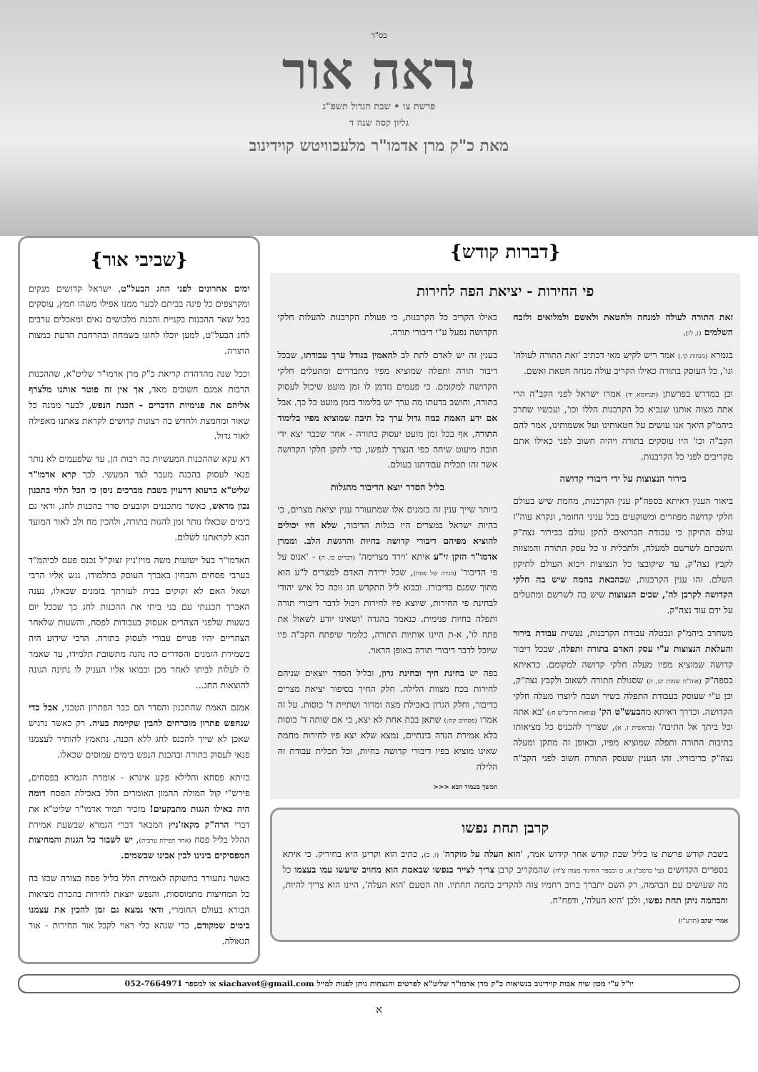בס"ד
נראה אור
פרשת צו • שבת הגדול תשפ"ג
גליון קסה שנה ד
מאת כ"ק מרן אדמו"ר מלעכוויטש קוידינוב
{דברות קודש}
פי החירות - יציאת הפה לחירות
זאת התורה לעולה למנחה ולחטאת ולאשם ולמלואים ולזבח השלמים (ז, לז).
בגמרא (מנחות קי.) אמר ריש לקיש מאי דכתיב 'זאת התורה לעולה' וגו', כל העוסק בתורה כאילו הקריב עולה מנחה חטאת ואשם.
וכן במדרש בפרשתן (תנחומא יד) אמרו ישראל לפני הקב"ה הרי אתה מצוה אותנו שנביא כל הקרבנות הללו וכו', ועכשיו שחרב ביהמ"ק היאך אנו עושים על חטאותינו ועל אשמותינו, אמר להם הקב"ה וכו' היו עוסקים בתורה ויהיה חשוב לפני כאילו אתם מקריבים לפני כל הקרבנות.
בירור הנצוצות על ידי דיבורי קדושה
ביאור הענין דאיתא בספה"ק ענין הקרבנות, מחמת שיש בעולם חלקי קדושה מפוזרים ומשוקעים בכל עניני החומר, ונקרא עוה"ז עולם התיקון כי עבודת הברואים לתקן עולם בבירור נצה"ק והשבתם לשרשם למעלה, ולתכלית זו כל עסק התורה והמצוות לקבץ נצה"ק, עד שיקובצו כל הנצוצות ויבוא העולם לתיקון השלם. זהו ענין הקרבנות, שבהבאת בהמה שיש בה חלקי הקדושה לקרבן לה', שבים הנצוצות שיש בה לשרשם ומתעלים על ידם עוד נצה"ק.
משחרב ביהמ"ק ונבטלה עבודת הקרבנות, נעשית עבודת בירור והעלאת הנצוצות ע"י עסק האדם בתורה ותפלה, שבכל דיבור קדושה שמוציא מפיו מעלה חלקי קדושה למקומם. כדאיתא בספה"ק (אוה"ח שמות יט, ה) שסגולת התורה לשאוב ולקבץ נצה"ק, וכן ע"י שעוסק בעבודת התפלה בשיר ושבח ליוצרו מעלה חלקי הקדושה. וכדרך דאיתא מהבעש"ט הק' (צוואת הריב"ש ח:) 'בא אתה וכל ביתך אל התיבה' (בראשית ז, א), שצריך להכניס כל מציאותו בתיבות התורה ותפלה שמוציא מפיו, ובאופן זה מתקן ומעלה נצה"ק בדיבוריו. זהו הענין שעסק התורה חשוב לפני הקב"ה כאילו הקריב כל הקרבנות, כי פעולת הקרבנות להעלות חלקי הקדושה נפעל ע"י דיבורי תורה.
בענין זה יש לאדם לתת לב להאמין בגודל ערך עבודתו, שבכל דיבור תורה ותפלה שמוציא מפיו מתבררים ומתעלים חלקי הקדושה למקומם. כי פעמים נזדמן לו זמן מועט שיכול לעסוק בתורה, וחושב בדעתו מה ערך יש בלימוד בזמן מועט כל כך. אבל אם ידע האמת כמה גדול ערך כל תיבה שמוציא מפיו בלימוד התורה, אף בכל זמן מועט יעסוק בתורה - אחר שכבר יצא ידי חובת מיעוט שיחה כפי הנצרך לנפשו, כדי לתקן חלקי הקדושה אשר זהו תכלית עבודתנו בעולם.
בליל הסדר יוצא הדיבור מהגלות
ביותר שייך ענין זה בזמנים אלו שמתעורר ענין יציאת מצרים, כי בהיות ישראל במצרים היו בגלות הדיבור, שלא היו יכולים להוציא מפיהם דיבורי קדושה בחיות והרגשת הלב. וממרן אדמו"ר הזקן זי"ע איתא 'וירד מצרימה' (דברים כו, ה) - 'אנוס על פי הדיבור' (הגדה של פסח), שכל ירידת האדם למצרים ל"ע הוא מתוך שפגם בדיבורו. ובבוא ליל התקדש חג זוכה כל איש יהודי לבחינת פי החירות, שיוצא פיו לחירות ויכול לדבר דיבורי תורה ותפלה בחיות פנימית. כנאמר בהגדה 'ושאינו יודע לשאול את פתח לו', א-ת היינו אותיות התורה, כלומר שיפתח הקב"ה פיו שיוכל לדבר דיבורי תורה באופן הראוי.
בפה יש בחינת חיך ובחינת גרון, ובליל הסדר יוצאים שניהם לחירות בכח מצוות הלילה. חלק החיך בסיפור יציאת מצרים בדיבור, וחלק הגרון באכילת מצה ומרור ושתיית ד' כוסות. על זה אמרו (פסחים קח:) שתאן בבת אחת לא יצא, כי אם שותה ד' כוסות בלא אמירת הגדה בינתיים, נמצא שלא יצא פיו לחירות מחמת שאינו מוציא בפיו דיבורי קדושה בחיות, וכל תכלית עבודת זה הלילה
המשך בעמוד הבא <<<
קרבן תחת נפשו
בשבת קודש פרשת צו בליל שבת קודש אחר קידוש אמר, 'הוא העלה על מוקדה' (ו, ב), כתיב הוא וקרינן היא בחיריק. כי איתא בספרים הקדושים (עי' ברמב"ן א, ט ובספר החינוך מצוה צ"ה) שהמקריב קרבן צריך לצייר בנפשו שבאמת הוא מחויב שיעשו עמו בעצמו כל מה שעושים עם הבהמה, רק השם יתברך ברוב רחמיו צוה להקריב בהמה תחתיו. וזה הטעם 'הוא העלה', היינו הוא צריך להיות, והבהמה ניתן תחת נפשו, ולכן 'היא העלה', ודפח"ח.
אמרי יעקב (תרע"ז)
{שביבי אור}
ימים אחרונים לפני החג הבעל"ט, ישראל קדושים מנקים ומקרצפים כל פינה בביתם לבער ממנו אפילו משהו חמץ, עוסקים בכל שאר ההכנות בקניית והכנת מלבושים נאים ומאכלים ערבים לחג הבעל"ט, למען יוכלו לחוגו בשמחה ובהרחבת הדעת כמצות התורה.
וככל שנה מהדהדת קריאת כ"ק מרן אדמו"ר שליט"א, שההכנות הרבות אמנם חשובים מאד, אך אין זה פוטר אותנו מלצרף אליהם את פנימיות הדברים - הכנת הנפש, לבער ממנה כל שאור ומחמצת ולחדש בה רצונות קדושים לקראת צאתנו מאפילה לאור גדול.
דא עקא שההכנות המעשיות כה רבות הן, עד שלפעמים לא נותר פנאי לעסוק בהכנה מעבר לצד המעשי. לכך קרא אדמו"ר שליט"א ברעוא דרעוין בשבת מברכים ניסן כי הכל תלוי בתכנון נכון מראש, כאשר מתכננים וקובעים סדר בהכנות לחג, ודאי גם בימים שכאלו נותר זמן להגות בתורה, ולהכין מח ולב לאור המועד הבא לקראתנו לשלום.
האדמו"ר בעל ישועות משה מויז'ניץ זצוק"ל נכנס פעם לביהמ"ד בערבי פסחים והבחין באברך העוסק בתלמודו, נגש אליו הרבי ושאל האם לא זקוקים בבית לעזרתך בזמנים שכאלו, נענה האברך תכננתי עם בני ביתי את ההכנות לחג כך שבכל יום בשעות שלפני הצהרים אעסוק בעבודות לפסח, והשעות שלאחר הצהריים יהיו פנויים עבורי לעסוק בתורה. הרבי שידוע היה בשמירת הזמנים והסדרים כה נהנה מתשובת תלמידו, עד שאמר לו לעלות לביתו לאחר מכן ובבואו אליו העניק לו נתינה הגונה להוצאות החג...
אמנם האמת שהתכנון והסדר הם כבר הפתרון הטכני, אבל כדי שנחפש פתרון מוכרחים להבין שקיימת בעיה. רק כאשר נרגיש שאכן לא שייך להכנס לחג ללא הכנה, נתאמץ להותיר לעצמנו פנאי לעסוק בתורה ובהכנת הנפש בימים עמוסים שכאלו.
כזיתא פסחא והלילא פקע איגרא - אומרת הגמרא בפסחים, פירש"י קול המולת ההמון האומרים הלל באכילת הפסח דומה היה כאילו הגגות מתבקעים! מזכיר תמיד אדמו"ר שליט"א את דברי הרה"ק מקאז'ניץ המבאר דברי הגמרא שבשעת אמירת ההלל בליל פסח (אחר תפילת ערבית), יש לשבור כל הגגות והמחיצות המפסיקים בינינו לבין אבינו שבשמים.
כאשר נתעורר בתשוקה לאמירת הלל בליל פסח בצורה שכזו בה כל המחיצות מתמוססות, והנפש יוצאת לחירות בהכרת מציאות הבורא בעולם החומרי, ודאי נמצא גם זמן להכין את עצמנו בימים שמקודם, כדי שנהא כלי ראוי לקבל אור החירות - אור הגאולה.
יו"ל ע"י מכון שיח אבות קוידינוב בנשיאות כ"ק מרן אדמו"ר שליט"א לפרטים והנצחות ניתן לפנות למייל siachavot@gmail.com או למספר 052-7664971
א